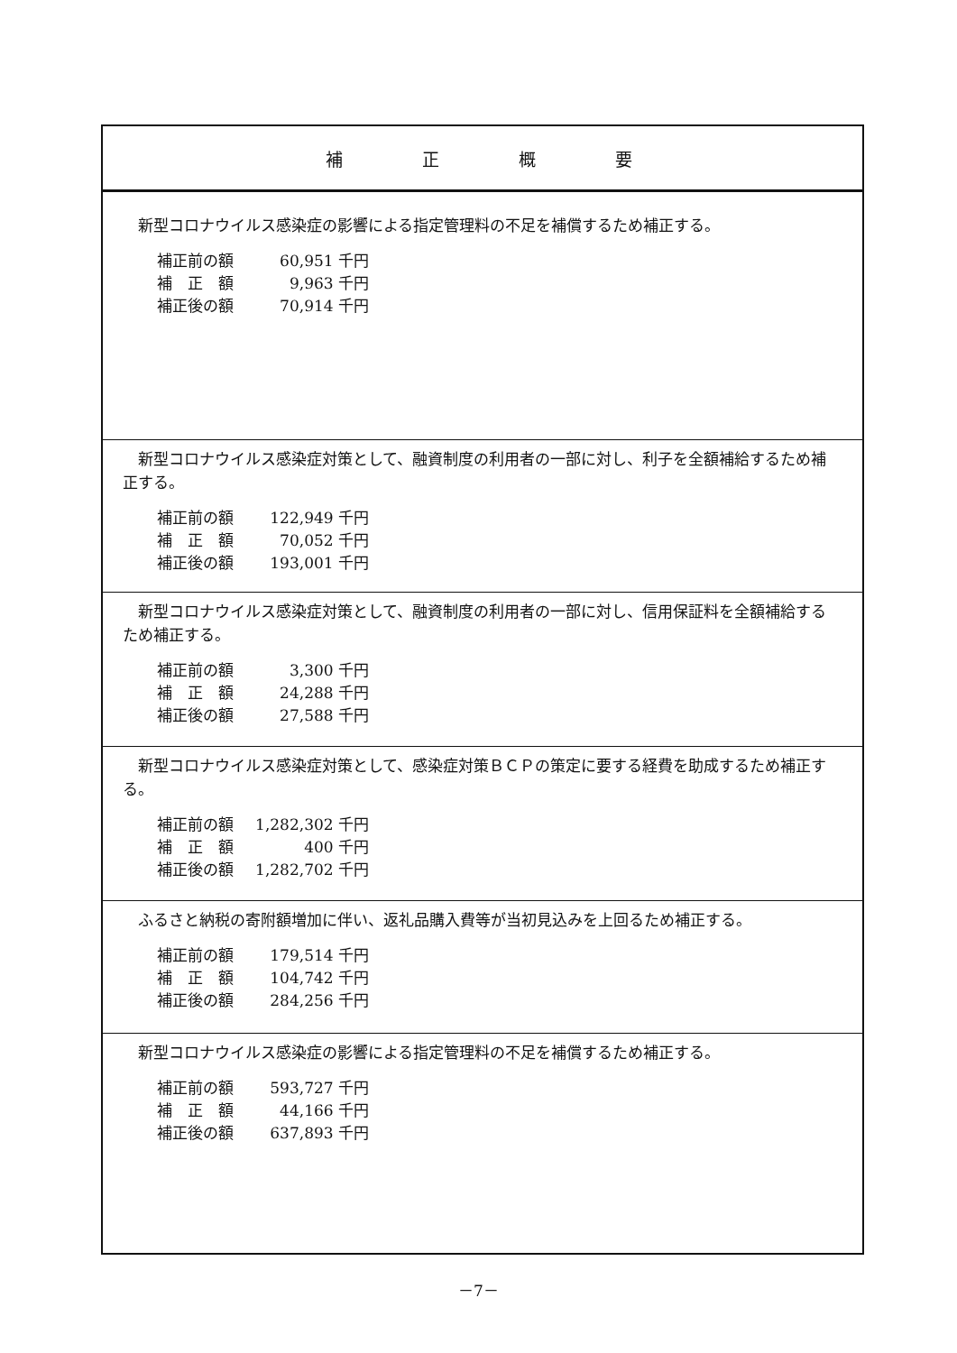| 補正概要 |
| --- |
| 新型コロナウイルス感染症の影響による指定管理料の不足を補償するため補正する。 / 補正前の額 / 60,951 千円 / / 補 正 額 / 9,963 千円 / / 補正後の額 / 70,914 千円 / |
| 新型コロナウイルス感染症対策として、融資制度の利用者の一部に対し、利子を全額補給するため補正する。 / 補正前の額 / 122,949 千円 / / 補 正 額 / 70,052 千円 / / 補正後の額 / 193,001 千円 / |
| 新型コロナウイルス感染症対策として、融資制度の利用者の一部に対し、信用保証料を全額補給するため補正する。 / 補正前の額 / 3,300 千円 / / 補 正 額 / 24,288 千円 / / 補正後の額 / 27,588 千円 / |
| 新型コロナウイルス感染症対策として、感染症対策ＢＣＰの策定に要する経費を助成するため補正する。 / 補正前の額 / 1,282,302 千円 / / 補 正 額 / 400 千円 / / 補正後の額 / 1,282,702 千円 / |
| ふるさと納税の寄附額増加に伴い、返礼品購入費等が当初見込みを上回るため補正する。 / 補正前の額 / 179,514 千円 / / 補 正 額 / 104,742 千円 / / 補正後の額 / 284,256 千円 / |
| 新型コロナウイルス感染症の影響による指定管理料の不足を補償するため補正する。 / 補正前の額 / 593,727 千円 / / 補 正 額 / 44,166 千円 / / 補正後の額 / 637,893 千円 / |
－7－